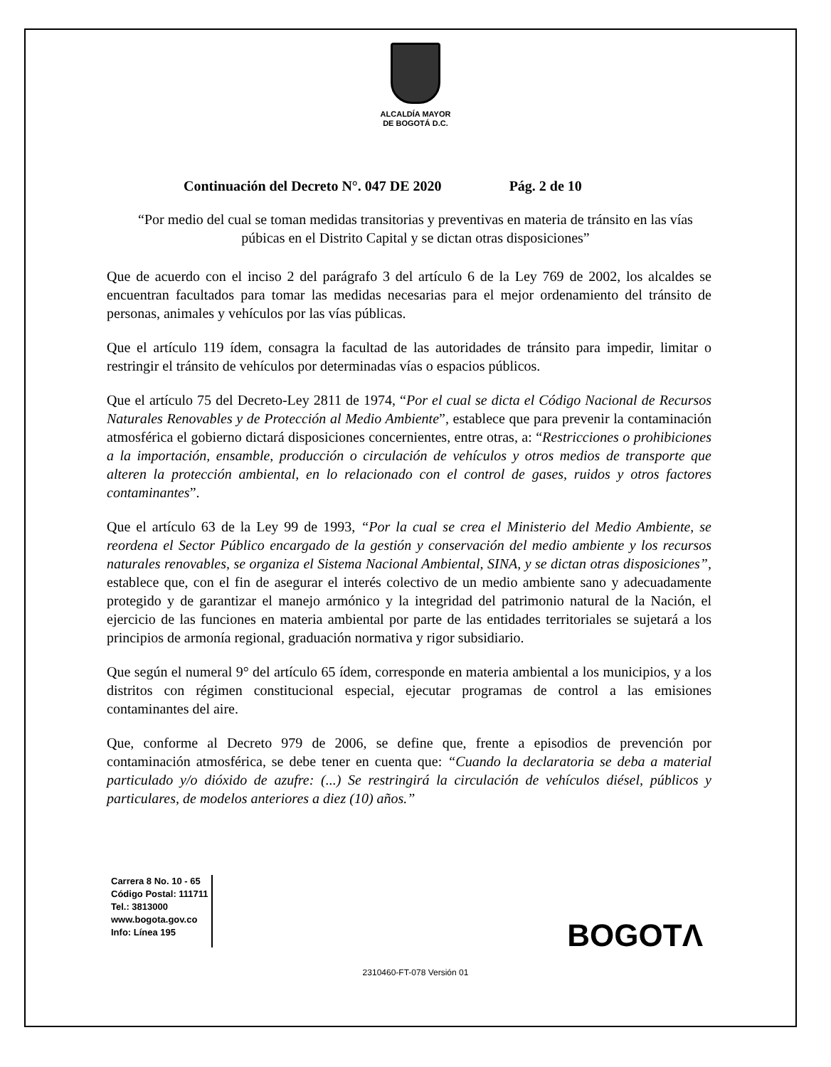ALCALDÍA MAYOR
DE BOGOTÁ D.C.
Continuación del Decreto N°. 047 DE 2020 Pág. 2 de 10
“Por medio del cual se toman medidas transitorias y preventivas en materia de tránsito en las vías púbicas en el Distrito Capital y se dictan otras disposiciones”
Que de acuerdo con el inciso 2 del parágrafo 3 del artículo 6 de la Ley 769 de 2002, los alcaldes se encuentran facultados para tomar las medidas necesarias para el mejor ordenamiento del tránsito de personas, animales y vehículos por las vías públicas.
Que el artículo 119 ídem, consagra la facultad de las autoridades de tránsito para impedir, limitar o restringir el tránsito de vehículos por determinadas vías o espacios públicos.
Que el artículo 75 del Decreto-Ley 2811 de 1974, “Por el cual se dicta el Código Nacional de Recursos Naturales Renovables y de Protección al Medio Ambiente”, establece que para prevenir la contaminación atmosférica el gobierno dictará disposiciones concernientes, entre otras, a: “Restricciones o prohibiciones a la importación, ensamble, producción o circulación de vehículos y otros medios de transporte que alteren la protección ambiental, en lo relacionado con el control de gases, ruidos y otros factores contaminantes”.
Que el artículo 63 de la Ley 99 de 1993, “Por la cual se crea el Ministerio del Medio Ambiente, se reordena el Sector Público encargado de la gestión y conservación del medio ambiente y los recursos naturales renovables, se organiza el Sistema Nacional Ambiental, SINA, y se dictan otras disposiciones”, establece que, con el fin de asegurar el interés colectivo de un medio ambiente sano y adecuadamente protegido y de garantizar el manejo armónico y la integridad del patrimonio natural de la Nación, el ejercicio de las funciones en materia ambiental por parte de las entidades territoriales se sujetará a los principios de armonía regional, graduación normativa y rigor subsidiario.
Que según el numeral 9° del artículo 65 ídem, corresponde en materia ambiental a los municipios, y a los distritos con régimen constitucional especial, ejecutar programas de control a las emisiones contaminantes del aire.
Que, conforme al Decreto 979 de 2006, se define que, frente a episodios de prevención por contaminación atmosférica, se debe tener en cuenta que: “Cuando la declaratoria se deba a material particulado y/o dióxido de azufre: (...) Se restringirá la circulación de vehículos diésel, públicos y particulares, de modelos anteriores a diez (10) años.”
Carrera 8 No. 10 - 65
Código Postal: 111711
Tel.: 3813000
www.bogota.gov.co
Info: Línea 195
BOGOTΛ
2310460-FT-078 Versión 01